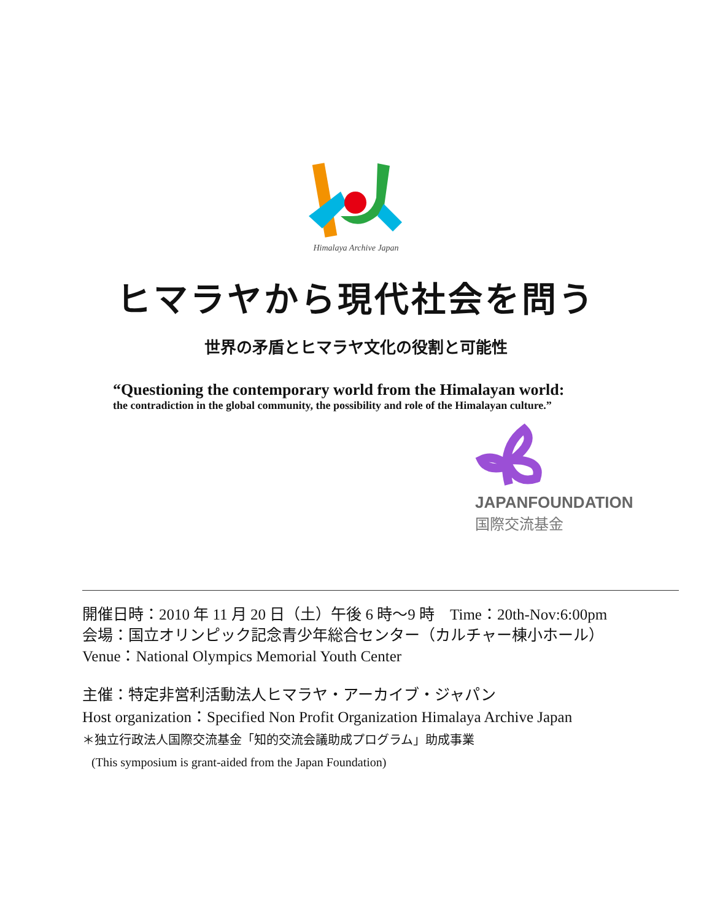Himalaya Archive Japan
ヒマラヤから現代社会を問う
世界の矛盾とヒマラヤ文化の役割と可能性
“Questioning the contemporary world from the Himalayan world:
the contradiction in the global community, the possibility and role of the Himalayan culture.”
JAPANFOUNDATION
国際交流基金
開催日時：2010 年 11 月 20 日（土）午後 6 時～9 時　Time：20th-Nov:6:00pm
会場：国立オリンピック記念青少年総合センター（カルチャー棟小ホール）
Venue：National Olympics Memorial Youth Center
主催：特定非営利活動法人ヒマラヤ・アーカイブ・ジャパン
Host organization：Specified Non Profit Organization Himalaya Archive Japan
＊独立行政法人国際交流基金「知的交流会議助成プログラム」助成事業
(This symposium is grant-aided from the Japan Foundation)